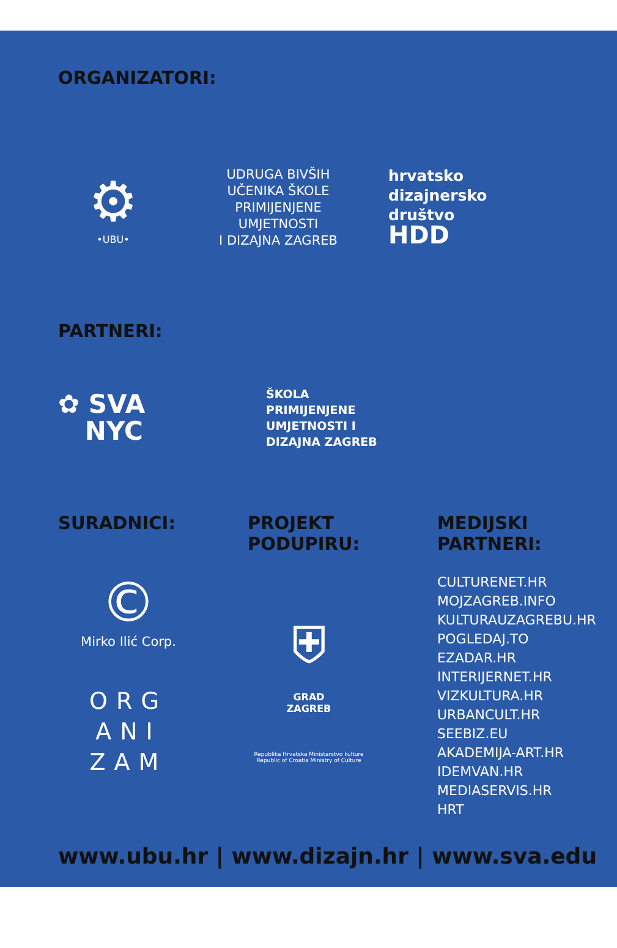ORGANIZATORI:
⚙
•UBU•
UDRUGA BIVŠIH
UČENIKA ŠKOLE
PRIMIJENJENE
UMJETNOSTI
I DIZAJNA ZAGREB
hrvatsko
dizajnersko
društvo
HDD
PARTNERI:
✿ SVA
NYC
ŠKOLA
PRIMIJENJENE
UMJETNOSTI I
DIZAJNA ZAGREB
SURADNICI:
©
Mirko Ilić Corp.
ORG
ANI
ZAM
PROJEKT
PODUPIRU:
⛨
GRAD
ZAGREB
Republika Hrvatska Ministarstvo kulture
Republic of Croatia Ministry of Culture
MEDIJSKI
PARTNERI:
CULTURENET.HR
MOJZAGREB.INFO
KULTURAUZAGREBU.HR
POGLEDAJ.TO
EZADAR.HR
INTERIJERNET.HR
VIZKULTURA.HR
URBANCULT.HR
SEEBIZ.EU
AKADEMIJA-ART.HR
IDEMVAN.HR
MEDIASERVIS.HR
HRT
www.ubu.hr | www.dizajn.hr | www.sva.edu